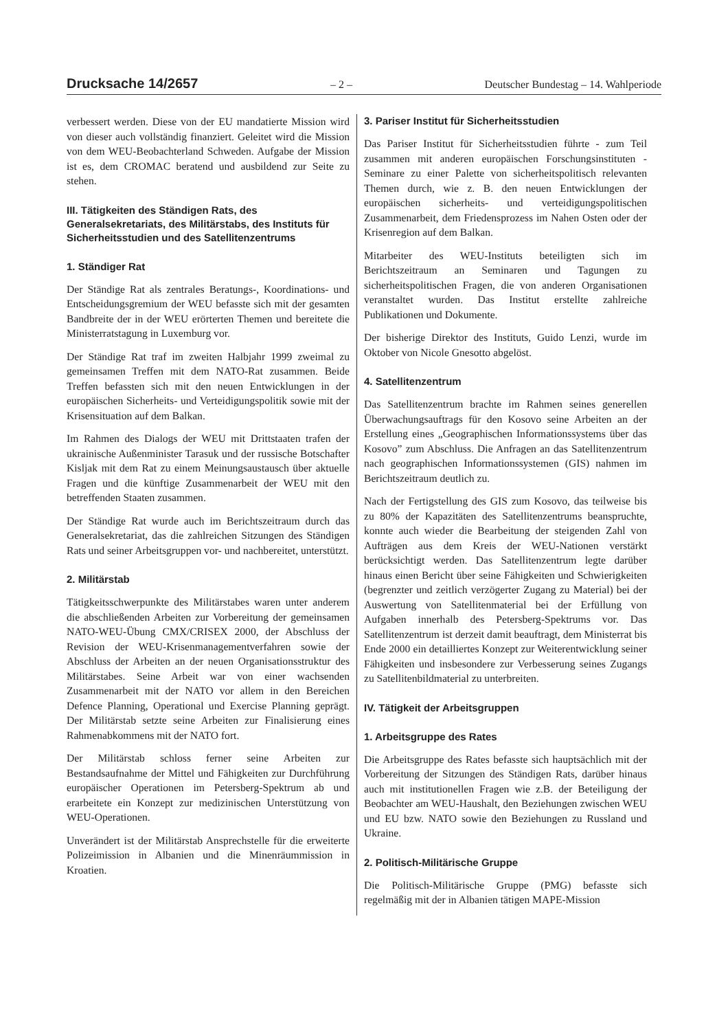Drucksache 14/2657 – 2 – Deutscher Bundestag – 14. Wahlperiode
verbessert werden. Diese von der EU mandatierte Mission wird von dieser auch vollständig finanziert. Geleitet wird die Mission von dem WEU-Beobachterland Schweden. Aufgabe der Mission ist es, dem CROMAC beratend und ausbildend zur Seite zu stehen.
III. Tätigkeiten des Ständigen Rats, des Generalsekretariats, des Militärstabs, des Instituts für Sicherheitsstudien und des Satellitenzentrums
1. Ständiger Rat
Der Ständige Rat als zentrales Beratungs-, Koordinations- und Entscheidungsgremium der WEU befasste sich mit der gesamten Bandbreite der in der WEU erörterten Themen und bereitete die Ministerratstagung in Luxemburg vor.
Der Ständige Rat traf im zweiten Halbjahr 1999 zweimal zu gemeinsamen Treffen mit dem NATO-Rat zusammen. Beide Treffen befassten sich mit den neuen Entwicklungen in der europäischen Sicherheits- und Verteidigungspolitik sowie mit der Krisensituation auf dem Balkan.
Im Rahmen des Dialogs der WEU mit Drittstaaten trafen der ukrainische Außenminister Tarasuk und der russische Botschafter Kisljak mit dem Rat zu einem Meinungsaustausch über aktuelle Fragen und die künftige Zusammenarbeit der WEU mit den betreffenden Staaten zusammen.
Der Ständige Rat wurde auch im Berichtszeitraum durch das Generalsekretariat, das die zahlreichen Sitzungen des Ständigen Rats und seiner Arbeitsgruppen vor- und nachbereitet, unterstützt.
2. Militärstab
Tätigkeitsschwerpunkte des Militärstabes waren unter anderem die abschließenden Arbeiten zur Vorbereitung der gemeinsamen NATO-WEU-Übung CMX/CRISEX 2000, der Abschluss der Revision der WEU-Krisenmanagementverfahren sowie der Abschluss der Arbeiten an der neuen Organisationsstruktur des Militärstabes. Seine Arbeit war von einer wachsenden Zusammenarbeit mit der NATO vor allem in den Bereichen Defence Planning, Operational und Exercise Planning geprägt. Der Militärstab setzte seine Arbeiten zur Finalisierung eines Rahmenabkommens mit der NATO fort.
Der Militärstab schloss ferner seine Arbeiten zur Bestandsaufnahme der Mittel und Fähigkeiten zur Durchführung europäischer Operationen im Petersberg-Spektrum ab und erarbeitete ein Konzept zur medizinischen Unterstützung von WEU-Operationen.
Unverändert ist der Militärstab Ansprechstelle für die erweiterte Polizeimission in Albanien und die Minenräummission in Kroatien.
3. Pariser Institut für Sicherheitsstudien
Das Pariser Institut für Sicherheitsstudien führte - zum Teil zusammen mit anderen europäischen Forschungsinstituten - Seminare zu einer Palette von sicherheitspolitisch relevanten Themen durch, wie z. B. den neuen Entwicklungen der europäischen sicherheits- und verteidigungspolitischen Zusammenarbeit, dem Friedensprozess im Nahen Osten oder der Krisenregion auf dem Balkan.
Mitarbeiter des WEU-Instituts beteiligten sich im Berichtszeitraum an Seminaren und Tagungen zu sicherheitspolitischen Fragen, die von anderen Organisationen veranstaltet wurden. Das Institut erstellte zahlreiche Publikationen und Dokumente.
Der bisherige Direktor des Instituts, Guido Lenzi, wurde im Oktober von Nicole Gnesotto abgelöst.
4. Satellitenzentrum
Das Satellitenzentrum brachte im Rahmen seines generellen Überwachungsauftrags für den Kosovo seine Arbeiten an der Erstellung eines „Geographischen Informationssystems über das Kosovo” zum Abschluss. Die Anfragen an das Satellitenzentrum nach geographischen Informationssystemen (GIS) nahmen im Berichtszeitraum deutlich zu.
Nach der Fertigstellung des GIS zum Kosovo, das teilweise bis zu 80% der Kapazitäten des Satellitenzentrums beanspruchte, konnte auch wieder die Bearbeitung der steigenden Zahl von Aufträgen aus dem Kreis der WEU-Nationen verstärkt berücksichtigt werden. Das Satellitenzentrum legte darüber hinaus einen Bericht über seine Fähigkeiten und Schwierigkeiten (begrenzter und zeitlich verzögerter Zugang zu Material) bei der Auswertung von Satellitenmaterial bei der Erfüllung von Aufgaben innerhalb des Petersberg-Spektrums vor. Das Satellitenzentrum ist derzeit damit beauftragt, dem Ministerrat bis Ende 2000 ein detailliertes Konzept zur Weiterentwicklung seiner Fähigkeiten und insbesondere zur Verbesserung seines Zugangs zu Satellitenbildmaterial zu unterbreiten.
IV. Tätigkeit der Arbeitsgruppen
1. Arbeitsgruppe des Rates
Die Arbeitsgruppe des Rates befasste sich hauptsächlich mit der Vorbereitung der Sitzungen des Ständigen Rats, darüber hinaus auch mit institutionellen Fragen wie z.B. der Beteiligung der Beobachter am WEU-Haushalt, den Beziehungen zwischen WEU und EU bzw. NATO sowie den Beziehungen zu Russland und Ukraine.
2. Politisch-Militärische Gruppe
Die Politisch-Militärische Gruppe (PMG) befasste sich regelmäßig mit der in Albanien tätigen MAPE-Mission